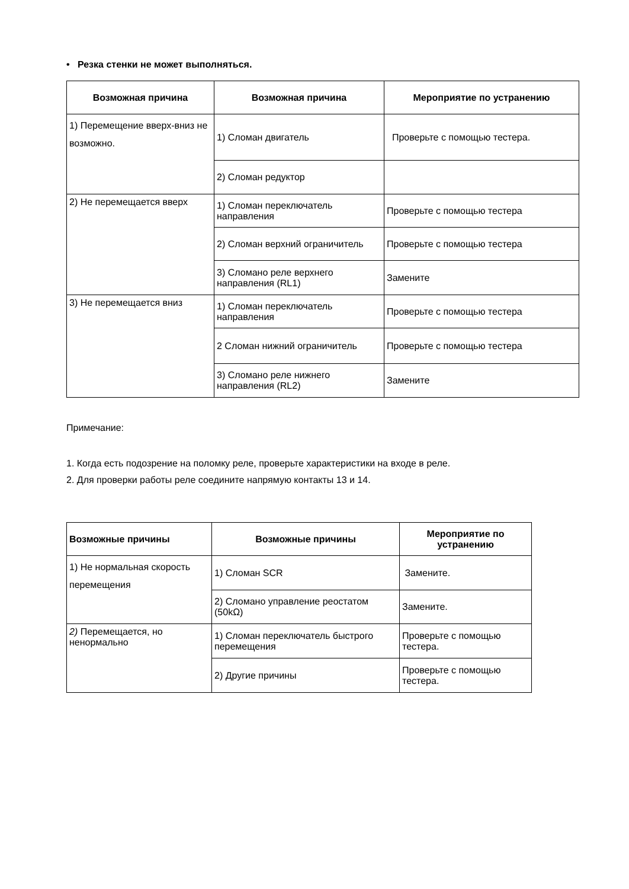• Резка стенки не может выполняться.
| Возможная причина | Возможная причина | Мероприятие по устранению |
| --- | --- | --- |
| 1) Перемещение вверх-вниз не возможно. | 1) Сломан двигатель | Проверьте с помощью тестера. |
| | 2) Сломан редуктор | |
| 2) Не перемещается вверх | 1) Сломан переключатель направления | Проверьте с помощью тестера |
| | 2) Сломан верхний ограничитель | Проверьте с помощью тестера |
| | 3) Сломано реле верхнего направления (RL1) | Замените |
| 3) Не перемещается вниз | 1) Сломан переключатель направления | Проверьте с помощью тестера |
| | 2 Сломан нижний ограничитель | Проверьте с помощью тестера |
| | 3) Сломано реле нижнего направления (RL2) | Замените |
Примечание:
1. Когда есть подозрение на поломку реле, проверьте характеристики на входе в реле.
2. Для проверки работы реле соедините напрямую контакты 13 и 14.
| Возможные причины | Возможные причины | Мероприятие по устранению |
| --- | --- | --- |
| 1) Не нормальная скорость перемещения | 1) Сломан SCR | Замените. |
| | 2) Сломано управление реостатом (50kΩ) | Замените. |
| 2) Перемещается, но ненормально | 1) Сломан переключатель быстрого перемещения | Проверьте с помощью тестера. |
| | 2) Другие причины | Проверьте с помощью тестера. |